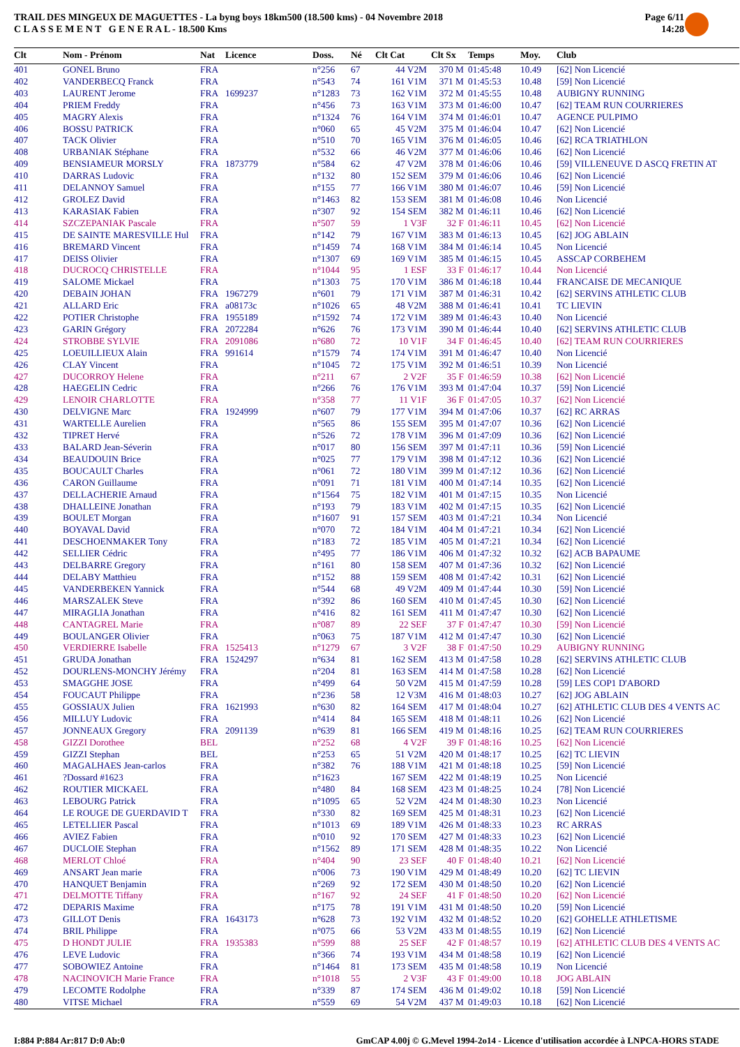TRAIL DES MINGEUX DE MAGUETTES - La byng boys 18km500 (18.500 kms) - 04 Novembre 2018
C L A S S E M E N T G E N E R A L - 18.500 Kms
Page 6/11
14:28
| Clt | Nom - Prénom | Nat | Licence | Doss. | Né | Clt Cat | Clt Sx | Temps | Moy. | Club |
| --- | --- | --- | --- | --- | --- | --- | --- | --- | --- | --- |
| 401 | GONEL Bruno | FRA | | n°256 | 67 | 44 V2M | 370 M | 01:45:48 | 10.49 | [62] Non Licencié |
| 402 | VANDERBECQ Franck | FRA | | n°543 | 74 | 161 V1M | 371 M | 01:45:53 | 10.48 | [59] Non Licencié |
| 403 | LAURENT Jerome | FRA | 1699237 | n°1283 | 73 | 162 V1M | 372 M | 01:45:55 | 10.48 | AUBIGNY RUNNING |
| 404 | PRIEM Freddy | FRA | | n°456 | 73 | 163 V1M | 373 M | 01:46:00 | 10.47 | [62] TEAM RUN COURRIERES |
| 405 | MAGRY Alexis | FRA | | n°1324 | 76 | 164 V1M | 374 M | 01:46:01 | 10.47 | AGENCE PULPIMO |
| 406 | BOSSU PATRICK | FRA | | n°060 | 65 | 45 V2M | 375 M | 01:46:04 | 10.47 | [62] Non Licencié |
| 407 | TACK Olivier | FRA | | n°510 | 70 | 165 V1M | 376 M | 01:46:05 | 10.46 | [62] RCA TRIATHLON |
| 408 | URBANIAK Stéphane | FRA | | n°532 | 66 | 46 V2M | 377 M | 01:46:06 | 10.46 | [62] Non Licencié |
| 409 | BENSIAMEUR MORSLY | FRA | 1873779 | n°584 | 62 | 47 V2M | 378 M | 01:46:06 | 10.46 | [59] VILLENEUVE D ASCQ FRETIN AT |
| 410 | DARRAS Ludovic | FRA | | n°132 | 80 | 152 SEM | 379 M | 01:46:06 | 10.46 | [62] Non Licencié |
| 411 | DELANNOY Samuel | FRA | | n°155 | 77 | 166 V1M | 380 M | 01:46:07 | 10.46 | [59] Non Licencié |
| 412 | GROLEZ David | FRA | | n°1463 | 82 | 153 SEM | 381 M | 01:46:08 | 10.46 | Non Licencié |
| 413 | KARASIAK Fabien | FRA | | n°307 | 92 | 154 SEM | 382 M | 01:46:11 | 10.46 | [62] Non Licencié |
| 414 | SZCZEPANIAK Pascale | FRA | | n°507 | 59 | 1 V3F | 32 F | 01:46:11 | 10.45 | [62] Non Licencié |
| 415 | DE SAINTE MARESVILLE Hul | FRA | | n°142 | 79 | 167 V1M | 383 M | 01:46:13 | 10.45 | [62] JOG ABLAIN |
| 416 | BREMARD Vincent | FRA | | n°1459 | 74 | 168 V1M | 384 M | 01:46:14 | 10.45 | Non Licencié |
| 417 | DEISS Olivier | FRA | | n°1307 | 69 | 169 V1M | 385 M | 01:46:15 | 10.45 | ASSCAP CORBEHEM |
| 418 | DUCROCQ CHRISTELLE | FRA | | n°1044 | 95 | 1 ESF | 33 F | 01:46:17 | 10.44 | Non Licencié |
| 419 | SALOME Mickael | FRA | | n°1303 | 75 | 170 V1M | 386 M | 01:46:18 | 10.44 | FRANCAISE DE MECANIQUE |
| 420 | DEBAIN JOHAN | FRA | 1967279 | n°601 | 79 | 171 V1M | 387 M | 01:46:31 | 10.42 | [62] SERVINS ATHLETIC CLUB |
| 421 | ALLARD Eric | FRA | a08173c | n°1026 | 65 | 48 V2M | 388 M | 01:46:41 | 10.41 | TC LIEVIN |
| 422 | POTIER Christophe | FRA | 1955189 | n°1592 | 74 | 172 V1M | 389 M | 01:46:43 | 10.40 | Non Licencié |
| 423 | GARIN Grégory | FRA | 2072284 | n°626 | 76 | 173 V1M | 390 M | 01:46:44 | 10.40 | [62] SERVINS ATHLETIC CLUB |
| 424 | STROBBE SYLVIE | FRA | 2091086 | n°680 | 72 | 10 V1F | 34 F | 01:46:45 | 10.40 | [62] TEAM RUN COURRIERES |
| 425 | LOEUILLIEUX Alain | FRA | 991614 | n°1579 | 74 | 174 V1M | 391 M | 01:46:47 | 10.40 | Non Licencié |
| 426 | CLAY Vincent | FRA | | n°1045 | 72 | 175 V1M | 392 M | 01:46:51 | 10.39 | Non Licencié |
| 427 | DUCORROY Helene | FRA | | n°211 | 67 | 2 V2F | 35 F | 01:46:59 | 10.38 | [62] Non Licencié |
| 428 | HAEGELIN Cedric | FRA | | n°266 | 76 | 176 V1M | 393 M | 01:47:04 | 10.37 | [59] Non Licencié |
| 429 | LENOIR CHARLOTTE | FRA | | n°358 | 77 | 11 V1F | 36 F | 01:47:05 | 10.37 | [62] Non Licencié |
| 430 | DELVIGNE Marc | FRA | 1924999 | n°607 | 79 | 177 V1M | 394 M | 01:47:06 | 10.37 | [62] RC ARRAS |
| 431 | WARTELLE Aurelien | FRA | | n°565 | 86 | 155 SEM | 395 M | 01:47:07 | 10.36 | [62] Non Licencié |
| 432 | TIPRET Hervé | FRA | | n°526 | 72 | 178 V1M | 396 M | 01:47:09 | 10.36 | [62] Non Licencié |
| 433 | BALARD Jean-Séverin | FRA | | n°017 | 80 | 156 SEM | 397 M | 01:47:11 | 10.36 | [59] Non Licencié |
| 434 | BEAUDOUIN Brice | FRA | | n°025 | 77 | 179 V1M | 398 M | 01:47:12 | 10.36 | [62] Non Licencié |
| 435 | BOUCAULT Charles | FRA | | n°061 | 72 | 180 V1M | 399 M | 01:47:12 | 10.36 | [62] Non Licencié |
| 436 | CARON Guillaume | FRA | | n°091 | 71 | 181 V1M | 400 M | 01:47:14 | 10.35 | [62] Non Licencié |
| 437 | DELLACHERIE Arnaud | FRA | | n°1564 | 75 | 182 V1M | 401 M | 01:47:15 | 10.35 | Non Licencié |
| 438 | DHALLEINE Jonathan | FRA | | n°193 | 79 | 183 V1M | 402 M | 01:47:15 | 10.35 | [62] Non Licencié |
| 439 | BOULET Morgan | FRA | | n°1607 | 91 | 157 SEM | 403 M | 01:47:21 | 10.34 | Non Licencié |
| 440 | BOYAVAL David | FRA | | n°070 | 72 | 184 V1M | 404 M | 01:47:21 | 10.34 | [62] Non Licencié |
| 441 | DESCHOENMAKER Tony | FRA | | n°183 | 72 | 185 V1M | 405 M | 01:47:21 | 10.34 | [62] Non Licencié |
| 442 | SELLIER Cédric | FRA | | n°495 | 77 | 186 V1M | 406 M | 01:47:32 | 10.32 | [62] ACB BAPAUME |
| 443 | DELBARRE Gregory | FRA | | n°161 | 80 | 158 SEM | 407 M | 01:47:36 | 10.32 | [62] Non Licencié |
| 444 | DELABY Matthieu | FRA | | n°152 | 88 | 159 SEM | 408 M | 01:47:42 | 10.31 | [62] Non Licencié |
| 445 | VANDERBEKEN Yannick | FRA | | n°544 | 68 | 49 V2M | 409 M | 01:47:44 | 10.30 | [59] Non Licencié |
| 446 | MARSZALEK Steve | FRA | | n°392 | 86 | 160 SEM | 410 M | 01:47:45 | 10.30 | [62] Non Licencié |
| 447 | MIRAGLIA Jonathan | FRA | | n°416 | 82 | 161 SEM | 411 M | 01:47:47 | 10.30 | [62] Non Licencié |
| 448 | CANTAGREL Marie | FRA | | n°087 | 89 | 22 SEF | 37 F | 01:47:47 | 10.30 | [59] Non Licencié |
| 449 | BOULANGER Olivier | FRA | | n°063 | 75 | 187 V1M | 412 M | 01:47:47 | 10.30 | [62] Non Licencié |
| 450 | VERDIERRE Isabelle | FRA | 1525413 | n°1279 | 67 | 3 V2F | 38 F | 01:47:50 | 10.29 | AUBIGNY RUNNING |
| 451 | GRUDA Jonathan | FRA | 1524297 | n°634 | 81 | 162 SEM | 413 M | 01:47:58 | 10.28 | [62] SERVINS ATHLETIC CLUB |
| 452 | DOURLENS-MONCHY Jérémy | FRA | | n°204 | 81 | 163 SEM | 414 M | 01:47:58 | 10.28 | [62] Non Licencié |
| 453 | SMAGGHE JOSE | FRA | | n°499 | 64 | 50 V2M | 415 M | 01:47:59 | 10.28 | [59] LES COP1 D'ABORD |
| 454 | FOUCAUT Philippe | FRA | | n°236 | 58 | 12 V3M | 416 M | 01:48:03 | 10.27 | [62] JOG ABLAIN |
| 455 | GOSSIAUX Julien | FRA | 1621993 | n°630 | 82 | 164 SEM | 417 M | 01:48:04 | 10.27 | [62] ATHLETIC CLUB DES 4 VENTS AC |
| 456 | MILLUY Ludovic | FRA | | n°414 | 84 | 165 SEM | 418 M | 01:48:11 | 10.26 | [62] Non Licencié |
| 457 | JONNEAUX Gregory | FRA | 2091139 | n°639 | 81 | 166 SEM | 419 M | 01:48:16 | 10.25 | [62] TEAM RUN COURRIERES |
| 458 | GIZZI Dorothee | BEL | | n°252 | 68 | 4 V2F | 39 F | 01:48:16 | 10.25 | [62] Non Licencié |
| 459 | GIZZI Stephan | BEL | | n°253 | 65 | 51 V2M | 420 M | 01:48:17 | 10.25 | [62] TC LIEVIN |
| 460 | MAGALHAES Jean-carlos | FRA | | n°382 | 76 | 188 V1M | 421 M | 01:48:18 | 10.25 | [59] Non Licencié |
| 461 | ?Dossard #1623 | FRA | | n°1623 | | 167 SEM | 422 M | 01:48:19 | 10.25 | Non Licencié |
| 462 | ROUTIER MICKAEL | FRA | | n°480 | 84 | 168 SEM | 423 M | 01:48:25 | 10.24 | [78] Non Licencié |
| 463 | LEBOURG Patrick | FRA | | n°1095 | 65 | 52 V2M | 424 M | 01:48:30 | 10.23 | Non Licencié |
| 464 | LE ROUGE DE GUERDAVID T | FRA | | n°330 | 82 | 169 SEM | 425 M | 01:48:31 | 10.23 | [62] Non Licencié |
| 465 | LETELLIER Pascal | FRA | | n°1013 | 69 | 189 V1M | 426 M | 01:48:33 | 10.23 | RC ARRAS |
| 466 | AVIEZ Fabien | FRA | | n°010 | 92 | 170 SEM | 427 M | 01:48:33 | 10.23 | [62] Non Licencié |
| 467 | DUCLOIE Stephan | FRA | | n°1562 | 89 | 171 SEM | 428 M | 01:48:35 | 10.22 | Non Licencié |
| 468 | MERLOT Chloé | FRA | | n°404 | 90 | 23 SEF | 40 F | 01:48:40 | 10.21 | [62] Non Licencié |
| 469 | ANSART Jean marie | FRA | | n°006 | 73 | 190 V1M | 429 M | 01:48:49 | 10.20 | [62] TC LIEVIN |
| 470 | HANQUET Benjamin | FRA | | n°269 | 92 | 172 SEM | 430 M | 01:48:50 | 10.20 | [62] Non Licencié |
| 471 | DELMOTTE Tiffany | FRA | | n°167 | 92 | 24 SEF | 41 F | 01:48:50 | 10.20 | [62] Non Licencié |
| 472 | DEPARIS Maxime | FRA | | n°175 | 78 | 191 V1M | 431 M | 01:48:50 | 10.20 | [59] Non Licencié |
| 473 | GILLOT Denis | FRA | 1643173 | n°628 | 73 | 192 V1M | 432 M | 01:48:52 | 10.20 | [62] GOHELLE ATHLETISME |
| 474 | BRIL Philippe | FRA | | n°075 | 66 | 53 V2M | 433 M | 01:48:55 | 10.19 | [62] Non Licencié |
| 475 | D HONDT JULIE | FRA | 1935383 | n°599 | 88 | 25 SEF | 42 F | 01:48:57 | 10.19 | [62] ATHLETIC CLUB DES 4 VENTS AC |
| 476 | LEVE Ludovic | FRA | | n°366 | 74 | 193 V1M | 434 M | 01:48:58 | 10.19 | [62] Non Licencié |
| 477 | SOBOWIEZ Antoine | FRA | | n°1464 | 81 | 173 SEM | 435 M | 01:48:58 | 10.19 | Non Licencié |
| 478 | NACINOVICH Marie France | FRA | | n°1018 | 55 | 2 V3F | 43 F | 01:49:00 | 10.18 | JOG ABLAIN |
| 479 | LECOMTE Rodolphe | FRA | | n°339 | 87 | 174 SEM | 436 M | 01:49:02 | 10.18 | [59] Non Licencié |
| 480 | VITSE Michael | FRA | | n°559 | 69 | 54 V2M | 437 M | 01:49:03 | 10.18 | [62] Non Licencié |
I:884 P:884 Ar:817 D:0 Ab:0 GmCAP 4.00j © G.Mevel 1994-2o14 - Licence d'utilisation accordée à LNPCA-HORS STADE